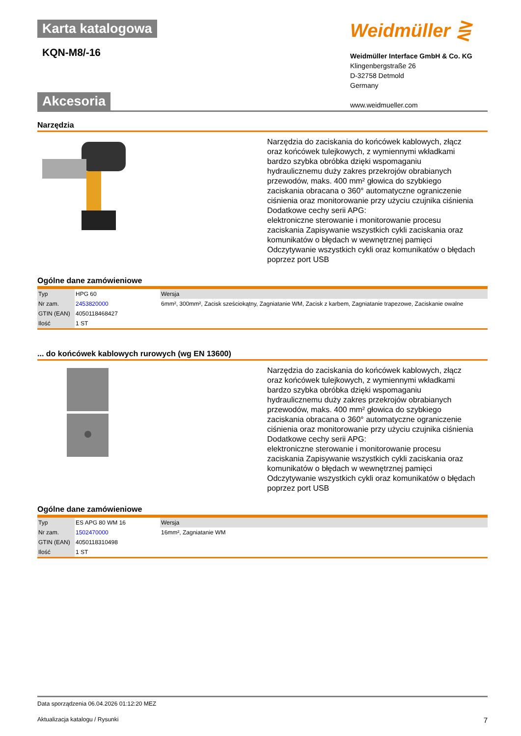Karta katalogowa
KQN-M8/-16
Weidmüller ⋛
Weidmüller Interface GmbH & Co. KG
Klingenbergstraße 26
D-32758 Detmold
Germany
www.weidmueller.com
Akcesoria
Narzędzia
Narzędzia do zaciskania do końcówek kablowych, złącz oraz końcówek tulejkowych, z wymiennymi wkładkami bardzo szybka obróbka dzięki wspomaganiu hydraulicznemu duży zakres przekrojów obrabianych przewodów, maks. 400 mm² głowica do szybkiego zaciskania obracana o 360° automatyczne ograniczenie ciśnienia oraz monitorowanie przy użyciu czujnika ciśnienia
Dodatkowe cechy serii APG:
elektroniczne sterowanie i monitorowanie procesu zaciskania Zapisywanie wszystkich cykli zaciskania oraz komunikatów o błędach w wewnętrznej pamięci Odczytywanie wszystkich cykli oraz komunikatów o błędach poprzez port USB
Ogólne dane zamówieniowe
| Typ | HPG 60 | Wersja |
| Nr zam. | 2453820000 | 6mm², 300mm², Zacisk sześciokątny, Zagniatanie WM, Zacisk z karbem, Zagniatanie trapezowe, Zaciskanie owalne |
| GTIN (EAN) | 4050118468427 | |
| Ilość | 1 ST | |
... do końcówek kablowych rurowych (wg EN 13600)
Narzędzia do zaciskania do końcówek kablowych, złącz oraz końcówek tulejkowych, z wymiennymi wkładkami bardzo szybka obróbka dzięki wspomaganiu hydraulicznemu duży zakres przekrojów obrabianych przewodów, maks. 400 mm² głowica do szybkiego zaciskania obracana o 360° automatyczne ograniczenie ciśnienia oraz monitorowanie przy użyciu czujnika ciśnienia
Dodatkowe cechy serii APG:
elektroniczne sterowanie i monitorowanie procesu zaciskania Zapisywanie wszystkich cykli zaciskania oraz komunikatów o błędach w wewnętrznej pamięci Odczytywanie wszystkich cykli oraz komunikatów o błędach poprzez port USB
Ogólne dane zamówieniowe
| Typ | ES APG 80 WM 16 | Wersja |
| Nr zam. | 1502470000 | 16mm², Zagniatanie WM |
| GTIN (EAN) | 4050118310498 | |
| Ilość | 1 ST | |
Data sporządzenia 06.04.2026 01:12:20 MEZ
Aktualizacja katalogu / Rysunki 7